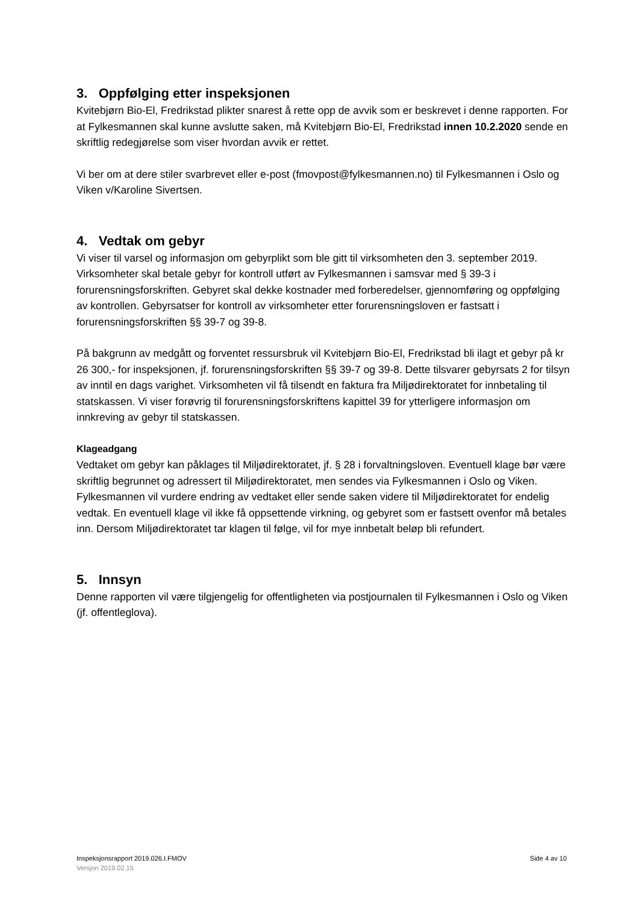3. Oppfølging etter inspeksjonen
Kvitebjørn Bio-El, Fredrikstad plikter snarest å rette opp de avvik som er beskrevet i denne rapporten. For at Fylkesmannen skal kunne avslutte saken, må Kvitebjørn Bio-El, Fredrikstad innen 10.2.2020 sende en skriftlig redegjørelse som viser hvordan avvik er rettet.
Vi ber om at dere stiler svarbrevet eller e-post (fmovpost@fylkesmannen.no) til Fylkesmannen i Oslo og Viken v/Karoline Sivertsen.
4. Vedtak om gebyr
Vi viser til varsel og informasjon om gebyrplikt som ble gitt til virksomheten den 3. september 2019. Virksomheter skal betale gebyr for kontroll utført av Fylkesmannen i samsvar med § 39-3 i forurensningsforskriften. Gebyret skal dekke kostnader med forberedelser, gjennomføring og oppfølging av kontrollen. Gebyrsatser for kontroll av virksomheter etter forurensningsloven er fastsatt i forurensningsforskriften §§ 39-7 og 39-8.
På bakgrunn av medgått og forventet ressursbruk vil Kvitebjørn Bio-El, Fredrikstad bli ilagt et gebyr på kr 26 300,- for inspeksjonen, jf. forurensningsforskriften §§ 39-7 og 39-8. Dette tilsvarer gebyrsats 2 for tilsyn av inntil en dags varighet. Virksomheten vil få tilsendt en faktura fra Miljødirektoratet for innbetaling til statskassen. Vi viser forøvrig til forurensningsforskriftens kapittel 39 for ytterligere informasjon om innkreving av gebyr til statskassen.
Klageadgang
Vedtaket om gebyr kan påklages til Miljødirektoratet, jf. § 28 i forvaltningsloven. Eventuell klage bør være skriftlig begrunnet og adressert til Miljødirektoratet, men sendes via Fylkesmannen i Oslo og Viken. Fylkesmannen vil vurdere endring av vedtaket eller sende saken videre til Miljødirektoratet for endelig vedtak. En eventuell klage vil ikke få oppsettende virkning, og gebyret som er fastsett ovenfor må betales inn. Dersom Miljødirektoratet tar klagen til følge, vil for mye innbetalt beløp bli refundert.
5. Innsyn
Denne rapporten vil være tilgjengelig for offentligheten via postjournalen til Fylkesmannen i Oslo og Viken (jf. offentleglova).
Side 4 av 10 Inspeksjonsrapport 2019.026.I.FMOV
Versjon 2019.02.15